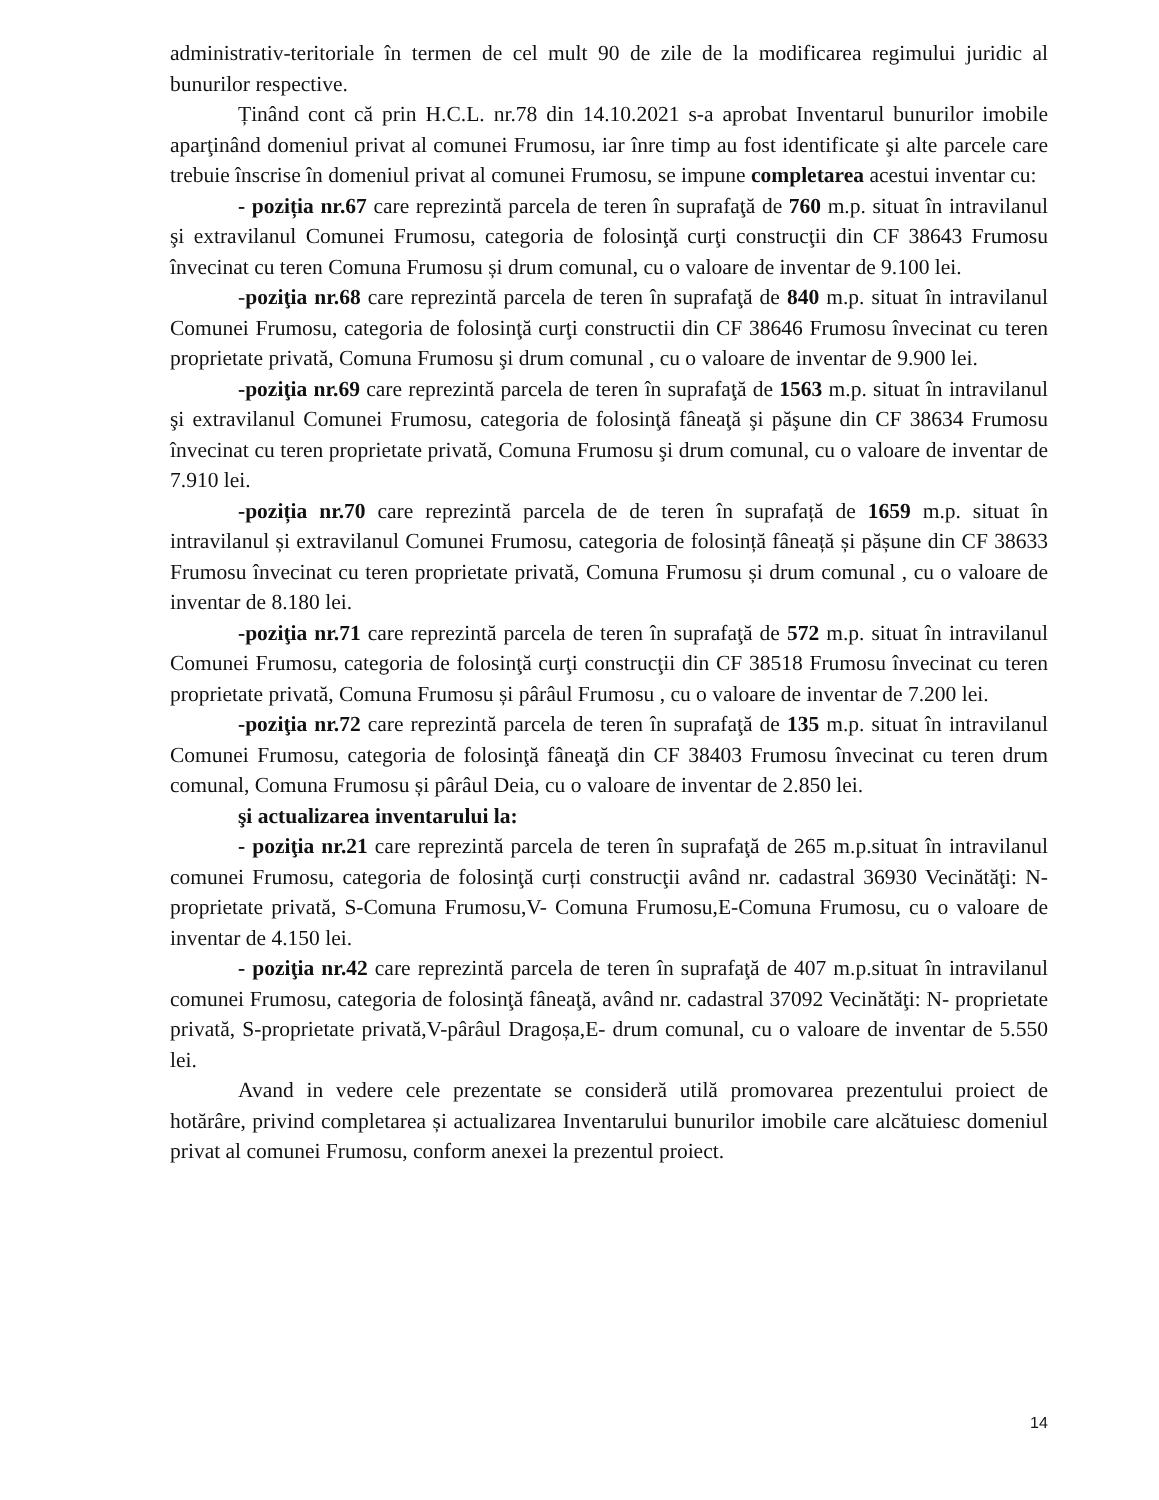administrativ-teritoriale în termen de cel mult 90 de zile de la modificarea regimului juridic al bunurilor respective.
Ținând cont că prin H.C.L. nr.78 din 14.10.2021 s-a aprobat Inventarul bunurilor imobile aparţinând domeniul privat al comunei Frumosu, iar înre timp au fost identificate şi alte parcele care trebuie înscrise în domeniul privat al comunei Frumosu, se impune completarea acestui inventar cu:
- poziția nr.67 care reprezintă parcela de teren în suprafaţă de 760 m.p. situat în intravilanul şi extravilanul Comunei Frumosu, categoria de folosinţă curţi construcţii din CF 38643 Frumosu învecinat cu teren Comuna Frumosu și drum comunal, cu o valoare de inventar de 9.100 lei.
-poziţia nr.68 care reprezintă parcela de teren în suprafaţă de 840 m.p. situat în intravilanul Comunei Frumosu, categoria de folosinţă curţi constructii din CF 38646 Frumosu învecinat cu teren proprietate privată, Comuna Frumosu şi drum comunal , cu o valoare de inventar de 9.900 lei.
-poziţia nr.69 care reprezintă parcela de teren în suprafaţă de 1563 m.p. situat în intravilanul şi extravilanul Comunei Frumosu, categoria de folosinţă fâneaţă şi păşune din CF 38634 Frumosu învecinat cu teren proprietate privată, Comuna Frumosu şi drum comunal, cu o valoare de inventar de 7.910 lei.
-poziția nr.70 care reprezintă parcela de de teren în suprafață de 1659 m.p. situat în intravilanul și extravilanul Comunei Frumosu, categoria de folosință fâneață și pășune din CF 38633 Frumosu învecinat cu teren proprietate privată, Comuna Frumosu și drum comunal , cu o valoare de inventar de 8.180 lei.
-poziţia nr.71 care reprezintă parcela de teren în suprafaţă de 572 m.p. situat în intravilanul Comunei Frumosu, categoria de folosinţă curţi construcţii din CF 38518 Frumosu învecinat cu teren proprietate privată, Comuna Frumosu și pârâul Frumosu , cu o valoare de inventar de 7.200 lei.
-poziţia nr.72 care reprezintă parcela de teren în suprafaţă de 135 m.p. situat în intravilanul Comunei Frumosu, categoria de folosinţă fâneaţă din CF 38403 Frumosu învecinat cu teren drum comunal, Comuna Frumosu și pârâul Deia, cu o valoare de inventar de 2.850 lei.
şi actualizarea inventarului la:
- poziţia nr.21 care reprezintă parcela de teren în suprafaţă de 265 m.p.situat în intravilanul comunei Frumosu, categoria de folosinţă curți construcţii având nr. cadastral 36930 Vecinătăţi: N- proprietate privată, S-Comuna Frumosu,V- Comuna Frumosu,E-Comuna Frumosu, cu o valoare de inventar de 4.150 lei.
- poziţia nr.42 care reprezintă parcela de teren în suprafaţă de 407 m.p.situat în intravilanul comunei Frumosu, categoria de folosinţă fâneaţă, având nr. cadastral 37092 Vecinătăţi: N- proprietate privată, S-proprietate privată,V-pârâul Dragoșa,E- drum comunal, cu o valoare de inventar de 5.550 lei.
Avand in vedere cele prezentate se consideră utilă promovarea prezentului proiect de hotărâre, privind completarea și actualizarea Inventarului bunurilor imobile care alcătuiesc domeniul privat al comunei Frumosu, conform anexei la prezentul proiect.
14